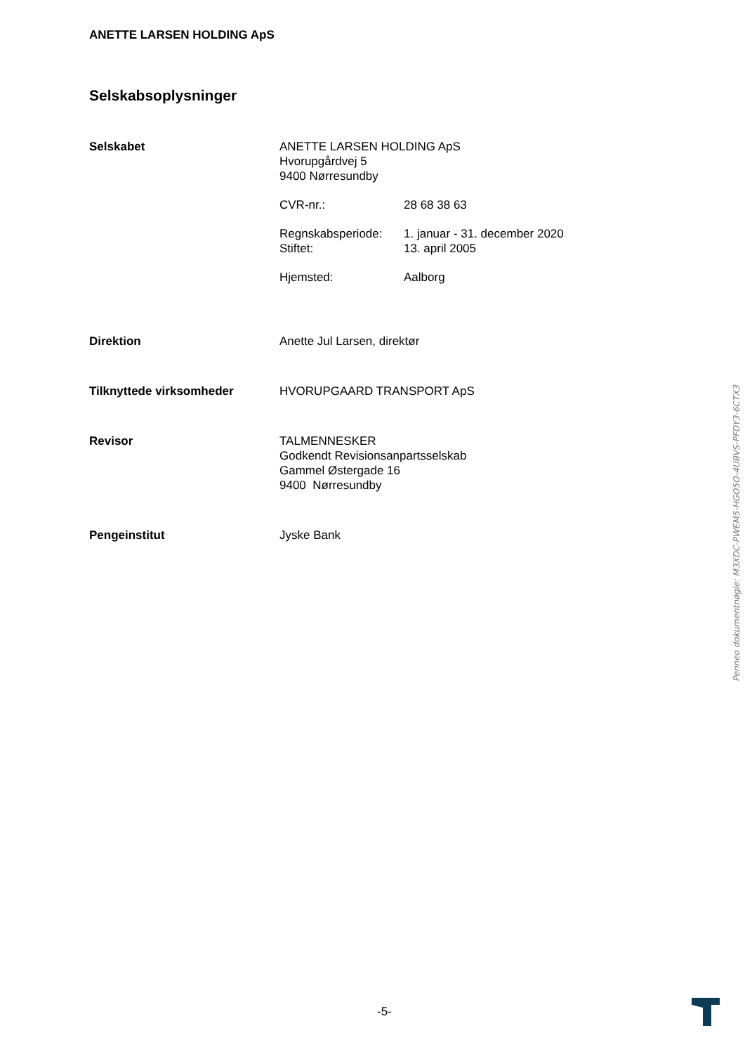ANETTE LARSEN HOLDING ApS
Selskabsoplysninger
Selskabet ANETTE LARSEN HOLDING ApS
Hvorupgårdvej 5
9400 Nørresundby
CVR-nr.: 28 68 38 63
Regnskabsperiode: 1. januar - 31. december 2020
Stiftet: 13. april 2005
Hjemsted: Aalborg
Direktion Anette Jul Larsen, direktør
Tilknyttede virksomheder HVORUPGAARD TRANSPORT ApS
Revisor TALMENNESKER
Godkendt Revisionsanpartsselskab
Gammel Østergade 16
9400 Nørresundby
Pengeinstitut Jyske Bank
Penneo dokumentnøgle: M3XDC-PWEM5-HGO5O-4UBVS-PFDY3-6CTX3
-5-